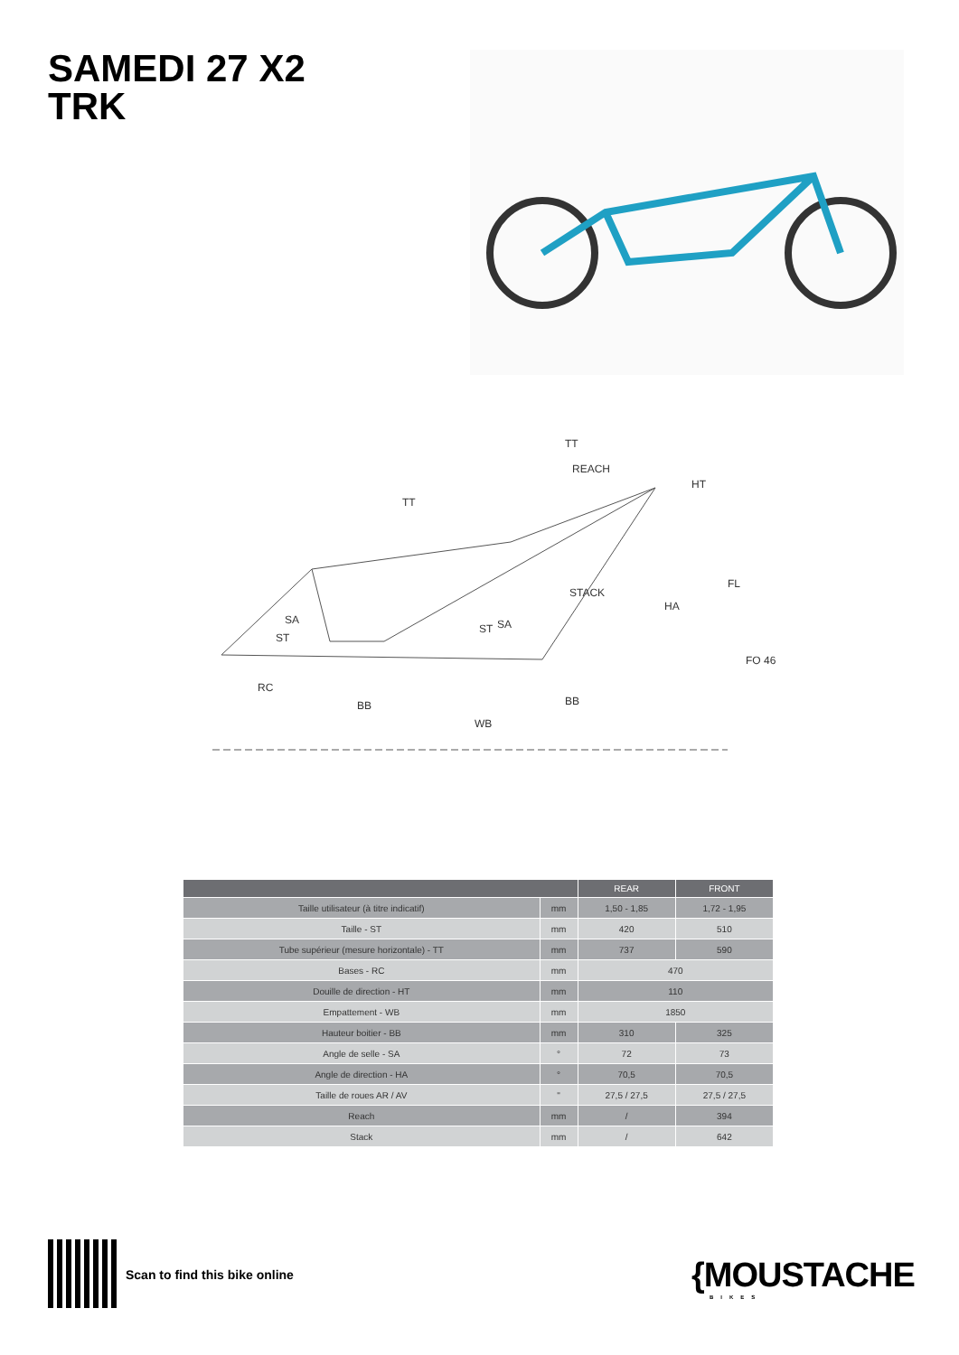SAMEDI 27 X2
TRK
TT
TT
REACH
STACK
WB
RC
BB
BB
HA
FL
HT
FO 46
ST
SA
ST
SA
| | | REAR | FRONT |
| --- | --- | --- | --- |
| Taille utilisateur (à titre indicatif) | mm | 1,50 - 1,85 | 1,72 - 1,95 |
| Taille - ST | mm | 420 | 510 |
| Tube supérieur (mesure horizontale) - TT | mm | 737 | 590 |
| Bases - RC | mm | 470 | |
| Douille de direction - HT | mm | 110 | |
| Empattement - WB | mm | 1850 | |
| Hauteur boitier - BB | mm | 310 | 325 |
| Angle de selle - SA | ° | 72 | 73 |
| Angle de direction - HA | ° | 70,5 | 70,5 |
| Taille de roues AR / AV | " | 27,5 / 27,5 | 27,5 / 27,5 |
| Reach | mm | / | 394 |
| Stack | mm | / | 642 |
Scan to find this bike online {MOUSTACHE
BIKES